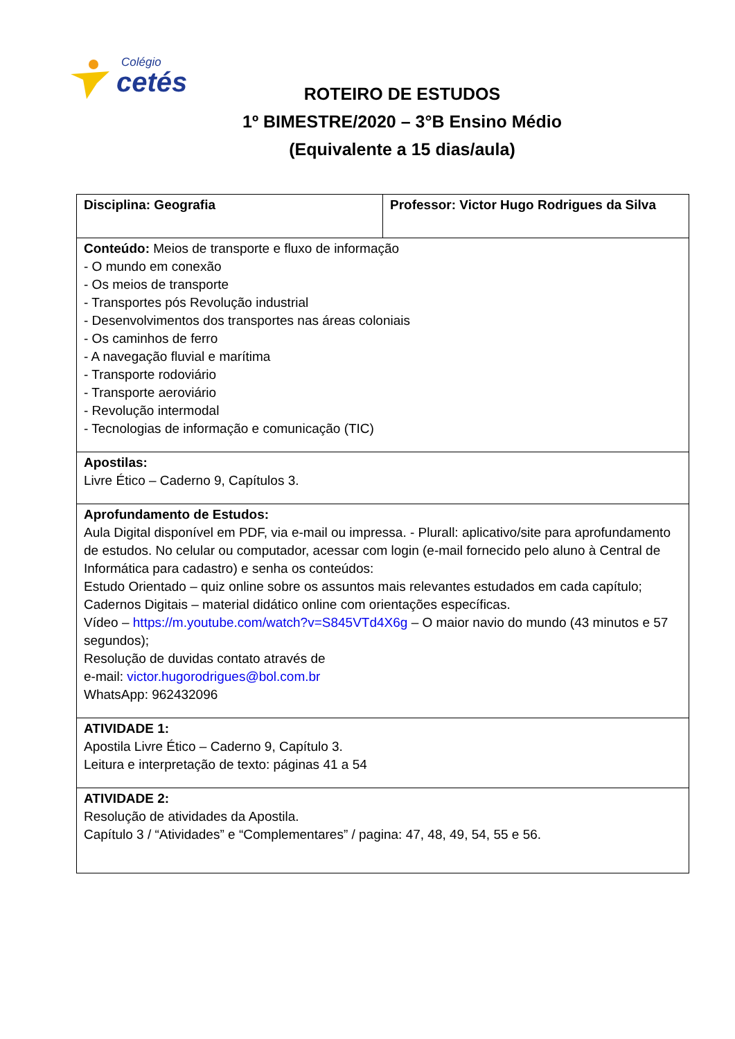Colégio
cetés
ROTEIRO DE ESTUDOS
1º BIMESTRE/2020 – 3°B Ensino Médio
(Equivalente a 15 dias/aula)
| Disciplina: Geografia | Professor: Victor Hugo Rodrigues da Silva |
| Conteúdo: Meios de transporte e fluxo de informação - O mundo em conexão - Os meios de transporte - Transportes pós Revolução industrial - Desenvolvimentos dos transportes nas áreas coloniais - Os caminhos de ferro - A navegação fluvial e marítima - Transporte rodoviário - Transporte aeroviário - Revolução intermodal - Tecnologias de informação e comunicação (TIC) | |
| Apostilas: Livre Ético – Caderno 9, Capítulos 3. | |
| Aprofundamento de Estudos: Aula Digital disponível em PDF, via e-mail ou impressa. - Plurall: aplicativo/site para aprofundamento de estudos. No celular ou computador, acessar com login (e-mail fornecido pelo aluno à Central de Informática para cadastro) e senha os conteúdos: Estudo Orientado – quiz online sobre os assuntos mais relevantes estudados em cada capítulo; Cadernos Digitais – material didático online com orientações específicas. Vídeo – https://m.youtube.com/watch?v=S845VTd4X6g – O maior navio do mundo (43 minutos e 57 segundos); Resolução de duvidas contato através de e-mail: victor.hugorodrigues@bol.com.br WhatsApp: 962432096 | |
| ATIVIDADE 1: Apostila Livre Ético – Caderno 9, Capítulo 3. Leitura e interpretação de texto: páginas 41 a 54 | |
| ATIVIDADE 2: Resolução de atividades da Apostila. Capítulo 3 / “Atividades” e “Complementares” / pagina: 47, 48, 49, 54, 55 e 56. | |